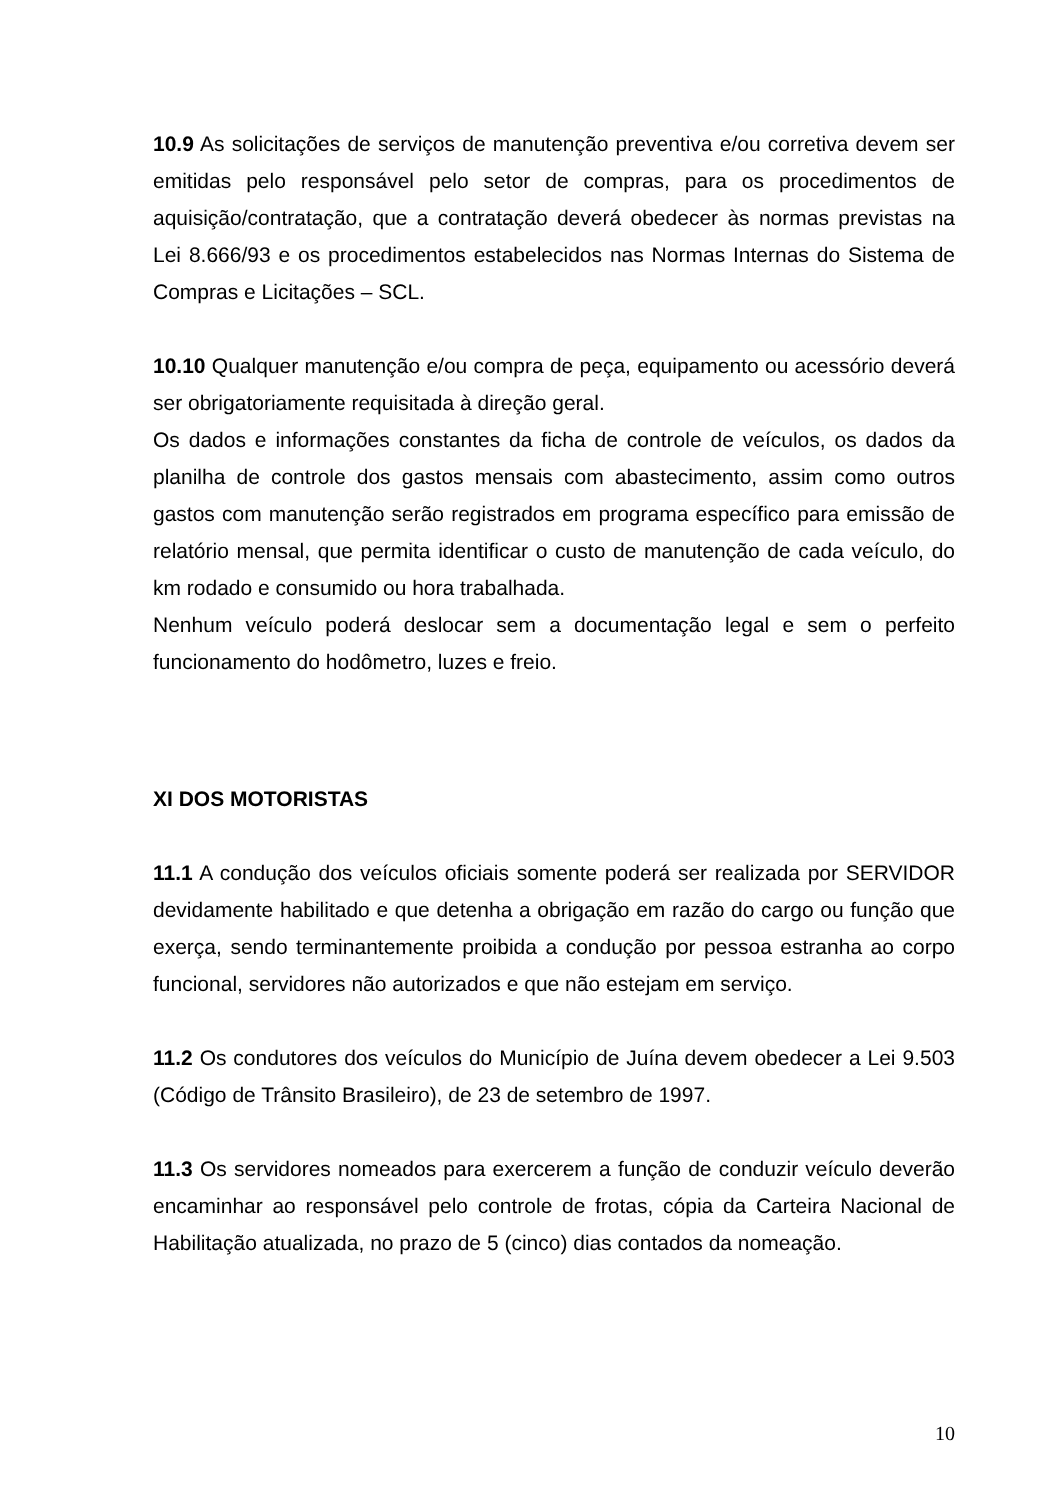10.9 As solicitações de serviços de manutenção preventiva e/ou corretiva devem ser emitidas pelo responsável pelo setor de compras, para os procedimentos de aquisição/contratação, que a contratação deverá obedecer às normas previstas na Lei 8.666/93 e os procedimentos estabelecidos nas Normas Internas do Sistema de Compras e Licitações – SCL.
10.10 Qualquer manutenção e/ou compra de peça, equipamento ou acessório deverá ser obrigatoriamente requisitada à direção geral.
Os dados e informações constantes da ficha de controle de veículos, os dados da planilha de controle dos gastos mensais com abastecimento, assim como outros gastos com manutenção serão registrados em programa específico para emissão de relatório mensal, que permita identificar o custo de manutenção de cada veículo, do km rodado e consumido ou hora trabalhada.
Nenhum veículo poderá deslocar sem a documentação legal e sem o perfeito funcionamento do hodômetro, luzes e freio.
XI DOS MOTORISTAS
11.1 A condução dos veículos oficiais somente poderá ser realizada por SERVIDOR devidamente habilitado e que detenha a obrigação em razão do cargo ou função que exerça, sendo terminantemente proibida a condução por pessoa estranha ao corpo funcional, servidores não autorizados e que não estejam em serviço.
11.2 Os condutores dos veículos do Município de Juína devem obedecer a Lei 9.503 (Código de Trânsito Brasileiro), de 23 de setembro de 1997.
11.3 Os servidores nomeados para exercerem a função de conduzir veículo deverão encaminhar ao responsável pelo controle de frotas, cópia da Carteira Nacional de Habilitação atualizada, no prazo de 5 (cinco) dias contados da nomeação.
10